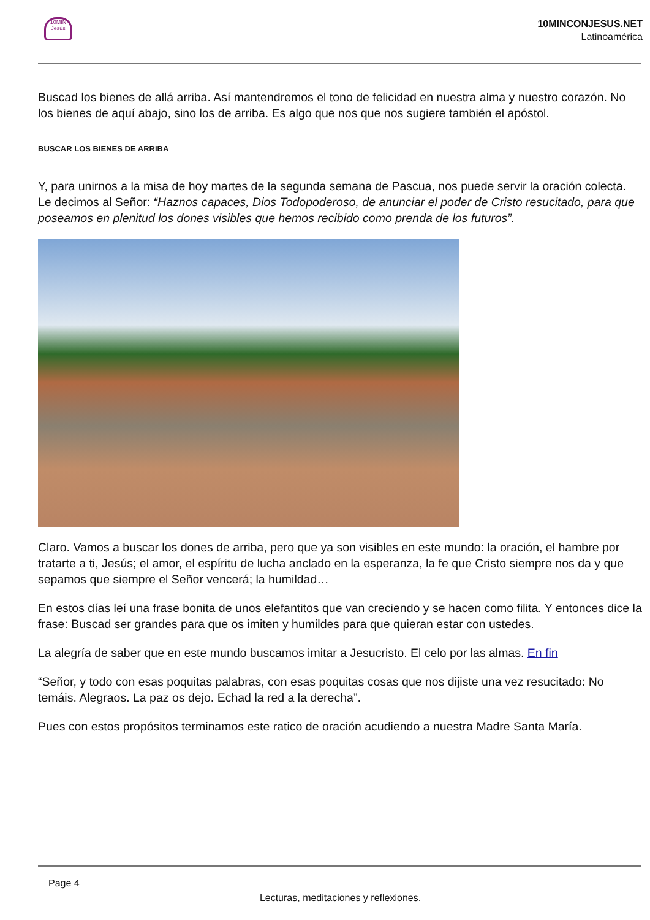10MIN Jesús
10MINCONJESUS.NET
Latinoamérica
Buscad los bienes de allá arriba. Así mantendremos el tono de felicidad en nuestra alma y nuestro corazón. No los bienes de aquí abajo, sino los de arriba. Es algo que nos que nos sugiere también el apóstol.
BUSCAR LOS BIENES DE ARRIBA
Y, para unirnos a la misa de hoy martes de la segunda semana de Pascua, nos puede servir la oración colecta. Le decimos al Señor: “Haznos capaces, Dios Todopoderoso, de anunciar el poder de Cristo resucitado, para que poseamos en plenitud los dones visibles que hemos recibido como prenda de los futuros”.
Claro. Vamos a buscar los dones de arriba, pero que ya son visibles en este mundo: la oración, el hambre por tratarte a ti, Jesús; el amor, el espíritu de lucha anclado en la esperanza, la fe que Cristo siempre nos da y que sepamos que siempre el Señor vencerá; la humildad…
En estos días leí una frase bonita de unos elefantitos que van creciendo y se hacen como filita. Y entonces dice la frase: Buscad ser grandes para que os imiten y humildes para que quieran estar con ustedes.
La alegría de saber que en este mundo buscamos imitar a Jesucristo. El celo por las almas. En fin
“Señor, y todo con esas poquitas palabras, con esas poquitas cosas que nos dijiste una vez resucitado: No temáis. Alegraos. La paz os dejo. Echad la red a la derecha”.
Pues con estos propósitos terminamos este ratico de oración acudiendo a nuestra Madre Santa María.
Page 4
Lecturas, meditaciones y reflexiones.